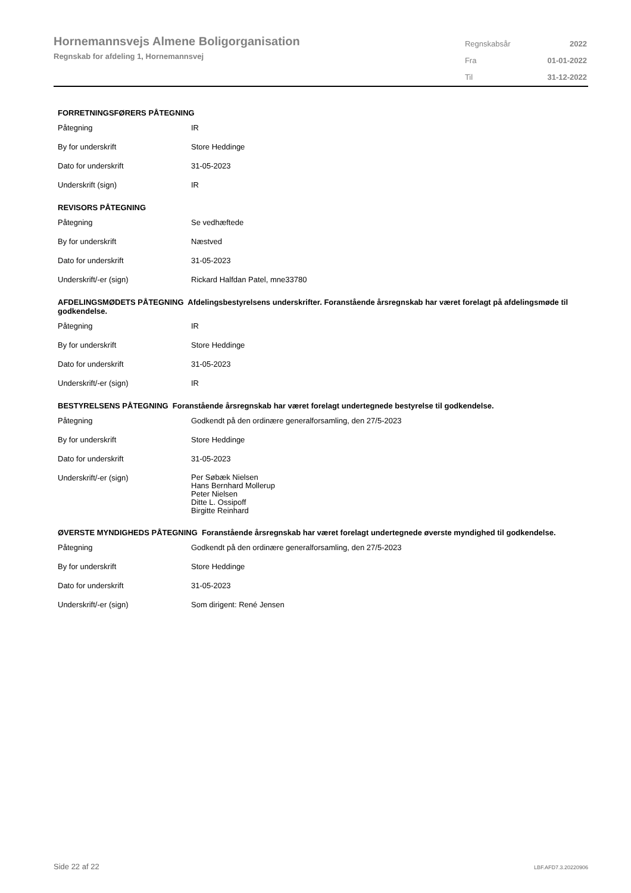Hornemannsvejs Almene Boligorganisation
Regnskab for afdeling 1, Hornemannsvej
| Regnskabsår | 2022 |
| Fra | 01-01-2022 |
| Til | 31-12-2022 |
FORRETNINGSFØRERS PÅTEGNING
| Påtegning | IR |
| By for underskrift | Store Heddinge |
| Dato for underskrift | 31-05-2023 |
| Underskrift (sign) | IR |
REVISORS PÅTEGNING
| Påtegning | Se vedhæftede |
| By for underskrift | Næstved |
| Dato for underskrift | 31-05-2023 |
| Underskrift/-er (sign) | Rickard Halfdan Patel, mne33780 |
AFDELINGSMØDETS PÅTEGNING Afdelingsbestyrelsens underskrifter. Foranstående årsregnskab har været forelagt på afdelingsmøde til godkendelse.
| Påtegning | IR |
| By for underskrift | Store Heddinge |
| Dato for underskrift | 31-05-2023 |
| Underskrift/-er (sign) | IR |
BESTYRELSENS PÅTEGNING Foranstående årsregnskab har været forelagt undertegnede bestyrelse til godkendelse.
| Påtegning | Godkendt på den ordinære generalforsamling, den 27/5-2023 |
| By for underskrift | Store Heddinge |
| Dato for underskrift | 31-05-2023 |
| Underskrift/-er (sign) | Per Søbæk Nielsen Hans Bernhard Mollerup Peter Nielsen Ditte L. Ossipoff Birgitte Reinhard |
ØVERSTE MYNDIGHEDS PÅTEGNING Foranstående årsregnskab har været forelagt undertegnede øverste myndighed til godkendelse.
| Påtegning | Godkendt på den ordinære generalforsamling, den 27/5-2023 |
| By for underskrift | Store Heddinge |
| Dato for underskrift | 31-05-2023 |
| Underskrift/-er (sign) | Som dirigent: René Jensen |
Side 22 af 22 LBF.AFD7.3.20220906